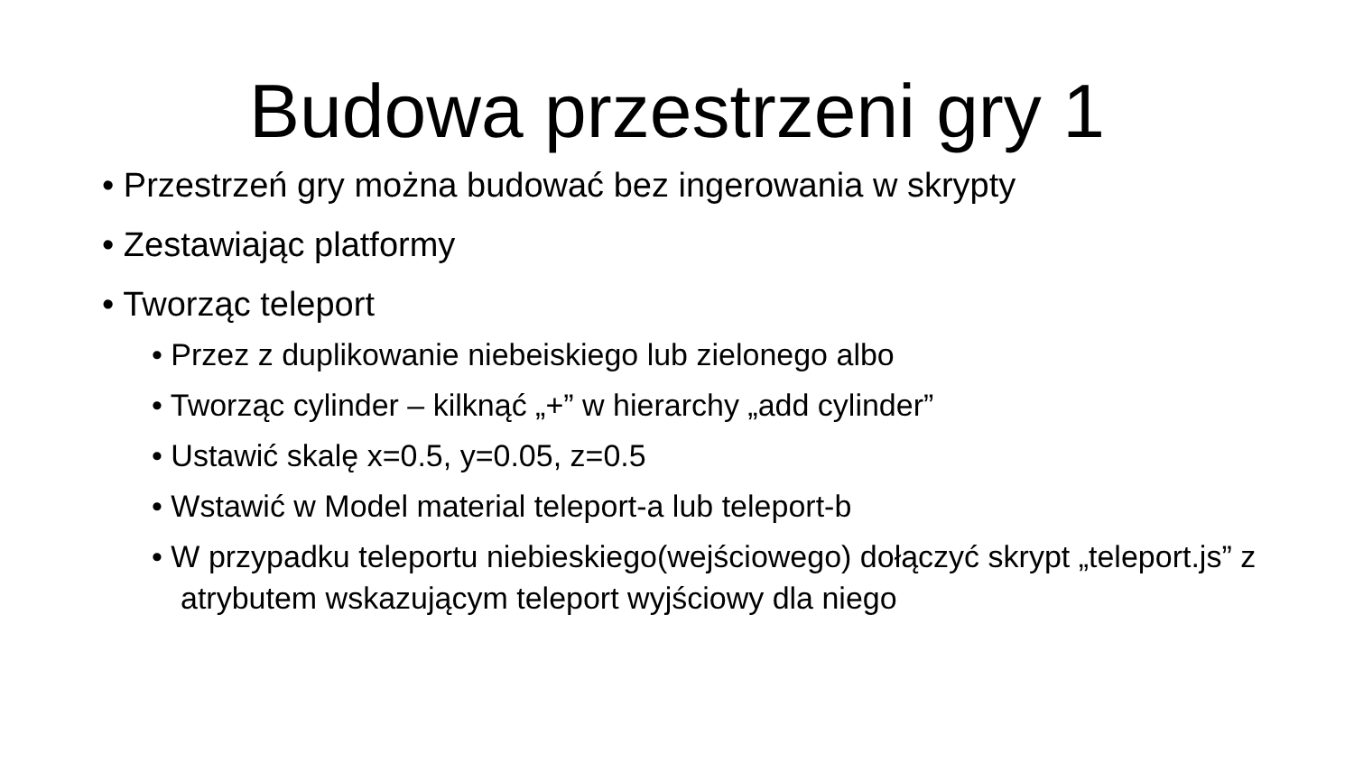Budowa przestrzeni gry 1
• Przestrzeń gry można budować bez ingerowania w skrypty
• Zestawiając platformy
• Tworząc teleport
• Przez z duplikowanie niebeiskiego lub zielonego albo
• Tworząc cylinder – kilknąć „+” w hierarchy „add cylinder”
• Ustawić skalę x=0.5, y=0.05, z=0.5
• Wstawić w Model material teleport-a lub teleport-b
• W przypadku teleportu niebieskiego(wejściowego) dołączyć skrypt „teleport.js” z atrybutem wskazującym teleport wyjściowy dla niego